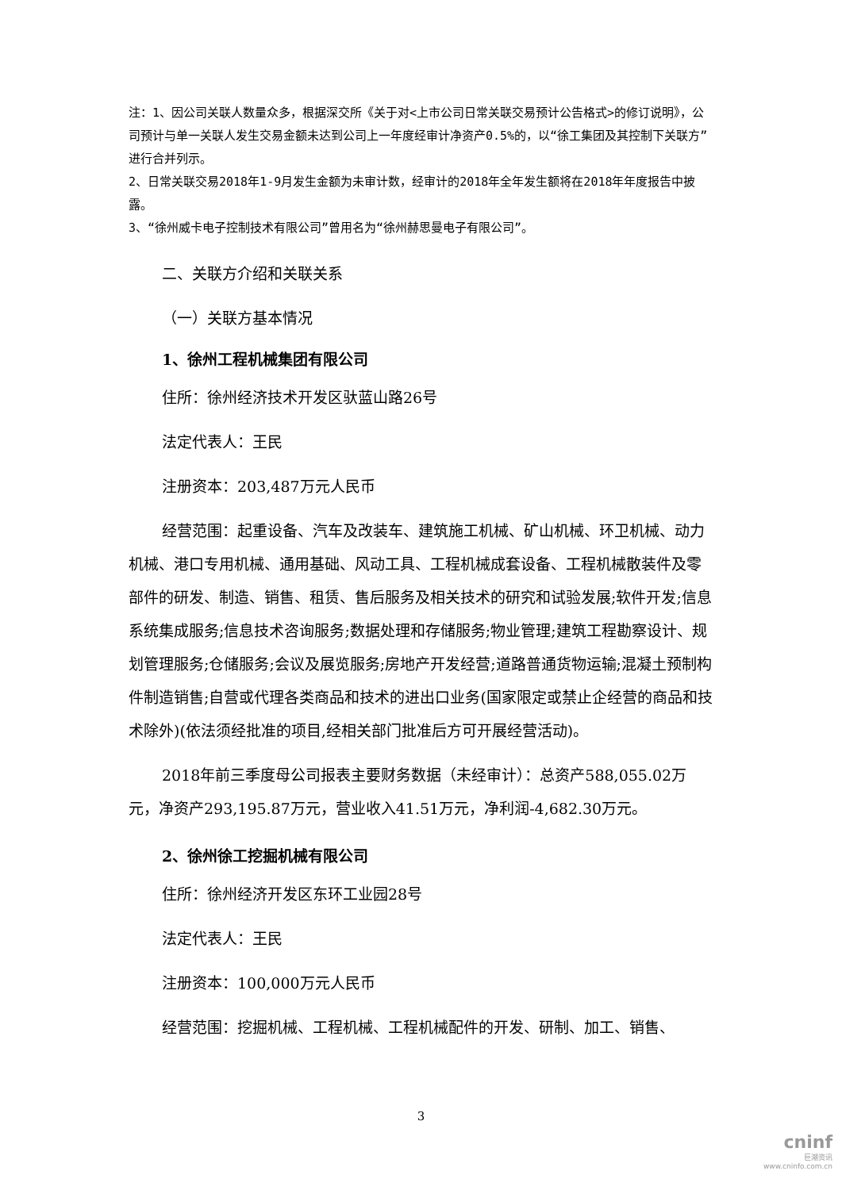注：1、因公司关联人数量众多，根据深交所《关于对<上市公司日常关联交易预计公告格式>的修订说明》，公司预计与单一关联人发生交易金额未达到公司上一年度经审计净资产0.5%的，以“徐工集团及其控制下关联方”进行合并列示。
2、日常关联交易2018年1-9月发生金额为未审计数，经审计的2018年全年发生额将在2018年年度报告中披露。
3、“徐州威卡电子控制技术有限公司”曾用名为“徐州赫思曼电子有限公司”。
二、关联方介绍和关联关系
（一）关联方基本情况
1、徐州工程机械集团有限公司
住所：徐州经济技术开发区驮蓝山路26号
法定代表人：王民
注册资本：203,487万元人民币
经营范围：起重设备、汽车及改装车、建筑施工机械、矿山机械、环卫机械、动力机械、港口专用机械、通用基础、风动工具、工程机械成套设备、工程机械散装件及零部件的研发、制造、销售、租赁、售后服务及相关技术的研究和试验发展;软件开发;信息系统集成服务;信息技术咨询服务;数据处理和存储服务;物业管理;建筑工程勘察设计、规划管理服务;仓储服务;会议及展览服务;房地产开发经营;道路普通货物运输;混凝土预制构件制造销售;自营或代理各类商品和技术的进出口业务(国家限定或禁止企经营的商品和技术除外)(依法须经批准的项目,经相关部门批准后方可开展经营活动)。
2018年前三季度母公司报表主要财务数据（未经审计）：总资产588,055.02万元，净资产293,195.87万元，营业收入41.51万元，净利润-4,682.30万元。
2、徐州徐工挖掘机械有限公司
住所：徐州经济开发区东环工业园28号
法定代表人：王民
注册资本：100,000万元人民币
经营范围：挖掘机械、工程机械、工程机械配件的开发、研制、加工、销售、
3
cninf
巨潮资讯
www.cninfo.com.cn